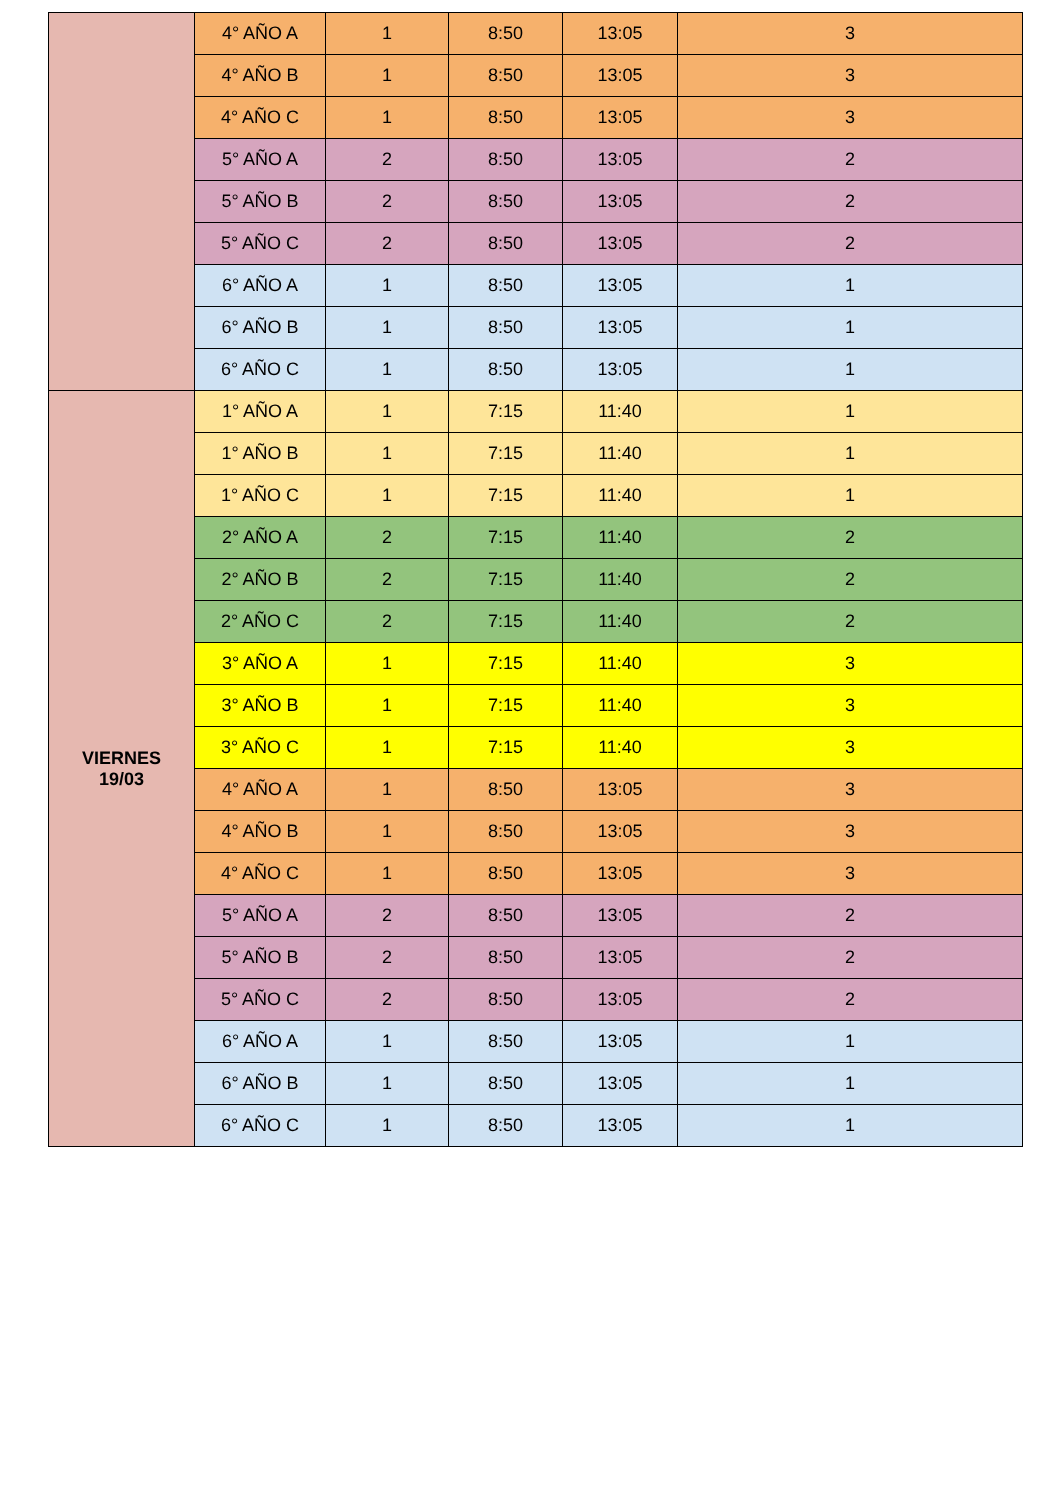| | 4° AÑO A | 1 | 8:50 | 13:05 | 3 |
| | 4° AÑO B | 1 | 8:50 | 13:05 | 3 |
| | 4° AÑO C | 1 | 8:50 | 13:05 | 3 |
| | 5° AÑO A | 2 | 8:50 | 13:05 | 2 |
| | 5° AÑO B | 2 | 8:50 | 13:05 | 2 |
| | 5° AÑO C | 2 | 8:50 | 13:05 | 2 |
| | 6° AÑO A | 1 | 8:50 | 13:05 | 1 |
| | 6° AÑO B | 1 | 8:50 | 13:05 | 1 |
| | 6° AÑO C | 1 | 8:50 | 13:05 | 1 |
| VIERNES 19/03 | 1° AÑO A | 1 | 7:15 | 11:40 | 1 |
| | 1° AÑO B | 1 | 7:15 | 11:40 | 1 |
| | 1° AÑO C | 1 | 7:15 | 11:40 | 1 |
| | 2° AÑO A | 2 | 7:15 | 11:40 | 2 |
| | 2° AÑO B | 2 | 7:15 | 11:40 | 2 |
| | 2° AÑO C | 2 | 7:15 | 11:40 | 2 |
| | 3° AÑO A | 1 | 7:15 | 11:40 | 3 |
| | 3° AÑO B | 1 | 7:15 | 11:40 | 3 |
| | 3° AÑO C | 1 | 7:15 | 11:40 | 3 |
| | 4° AÑO A | 1 | 8:50 | 13:05 | 3 |
| | 4° AÑO B | 1 | 8:50 | 13:05 | 3 |
| | 4° AÑO C | 1 | 8:50 | 13:05 | 3 |
| | 5° AÑO A | 2 | 8:50 | 13:05 | 2 |
| | 5° AÑO B | 2 | 8:50 | 13:05 | 2 |
| | 5° AÑO C | 2 | 8:50 | 13:05 | 2 |
| | 6° AÑO A | 1 | 8:50 | 13:05 | 1 |
| | 6° AÑO B | 1 | 8:50 | 13:05 | 1 |
| | 6° AÑO C | 1 | 8:50 | 13:05 | 1 |